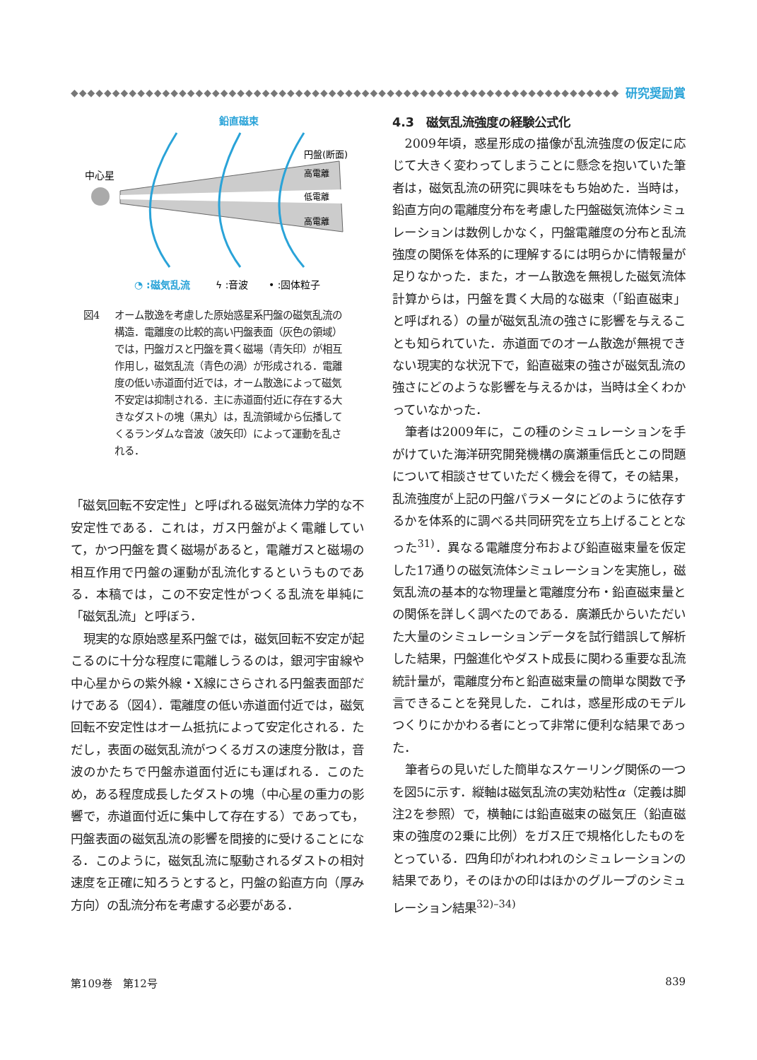◆◆◆◆◆◆◆◆◆◆◆◆◆◆◆◆◆◆◆◆◆◆◆◆◆◆◆◆◆◆◆◆◆◆◆◆◆◆◆◆◆◆◆◆◆◆◆◆◆◆◆◆◆◆◆◆◆◆◆◆◆◆◆◆◆◆◆
研究奨励賞
鉛直磁束
中心星
円盤(断面)
高電離
低電離
高電離
◔ :磁気乱流
ϟ :音波
• :固体粒子
図4 オーム散逸を考慮した原始惑星系円盤の磁気乱流の構造．電離度の比較的高い円盤表面（灰色の領域）では，円盤ガスと円盤を貫く磁場（青矢印）が相互作用し，磁気乱流（青色の渦）が形成される．電離度の低い赤道面付近では，オーム散逸によって磁気不安定は抑制される．主に赤道面付近に存在する大きなダストの塊（黒丸）は，乱流領域から伝播してくるランダムな音波（波矢印）によって運動を乱される．
「磁気回転不安定性」と呼ばれる磁気流体力学的な不安定性である．これは，ガス円盤がよく電離していて，かつ円盤を貫く磁場があると，電離ガスと磁場の相互作用で円盤の運動が乱流化するというものである．本稿では，この不安定性がつくる乱流を単純に「磁気乱流」と呼ぼう．
現実的な原始惑星系円盤では，磁気回転不安定が起こるのに十分な程度に電離しうるのは，銀河宇宙線や中心星からの紫外線・X線にさらされる円盤表面部だけである（図4）．電離度の低い赤道面付近では，磁気回転不安定性はオーム抵抗によって安定化される．ただし，表面の磁気乱流がつくるガスの速度分散は，音波のかたちで円盤赤道面付近にも運ばれる．このため，ある程度成長したダストの塊（中心星の重力の影響で，赤道面付近に集中して存在する）であっても，円盤表面の磁気乱流の影響を間接的に受けることになる．このように，磁気乱流に駆動されるダストの相対速度を正確に知ろうとすると，円盤の鉛直方向（厚み方向）の乱流分布を考慮する必要がある．
4.3　磁気乱流強度の経験公式化
2009年頃，惑星形成の描像が乱流強度の仮定に応じて大きく変わってしまうことに懸念を抱いていた筆者は，磁気乱流の研究に興味をもち始めた．当時は，鉛直方向の電離度分布を考慮した円盤磁気流体シミュレーションは数例しかなく，円盤電離度の分布と乱流強度の関係を体系的に理解するには明らかに情報量が足りなかった．また，オーム散逸を無視した磁気流体計算からは，円盤を貫く大局的な磁束（「鉛直磁束」と呼ばれる）の量が磁気乱流の強さに影響を与えることも知られていた．赤道面でのオーム散逸が無視できない現実的な状況下で，鉛直磁束の強さが磁気乱流の強さにどのような影響を与えるかは，当時は全くわかっていなかった．
筆者は2009年に，この種のシミュレーションを手がけていた海洋研究開発機構の廣瀬重信氏とこの問題について相談させていただく機会を得て，その結果，乱流強度が上記の円盤パラメータにどのように依存するかを体系的に調べる共同研究を立ち上げることとなった<sup>31)</sup>．異なる電離度分布および鉛直磁束量を仮定した17通りの磁気流体シミュレーションを実施し，磁気乱流の基本的な物理量と電離度分布・鉛直磁束量との関係を詳しく調べたのである．廣瀬氏からいただいた大量のシミュレーションデータを試行錯誤して解析した結果，円盤進化やダスト成長に関わる重要な乱流統計量が，電離度分布と鉛直磁束量の簡単な関数で予言できることを発見した．これは，惑星形成のモデルつくりにかかわる者にとって非常に便利な結果であった．
筆者らの見いだした簡単なスケーリング関係の一つを図5に示す．縦軸は磁気乱流の実効粘性α（定義は脚注2を参照）で，横軸には鉛直磁束の磁気圧（鉛直磁束の強度の2乗に比例）をガス圧で規格化したものをとっている．四角印がわれわれのシミュレーションの結果であり，そのほかの印はほかのグループのシミュレーション結果<sup>32)–34)</sup>
第109巻　第12号 839